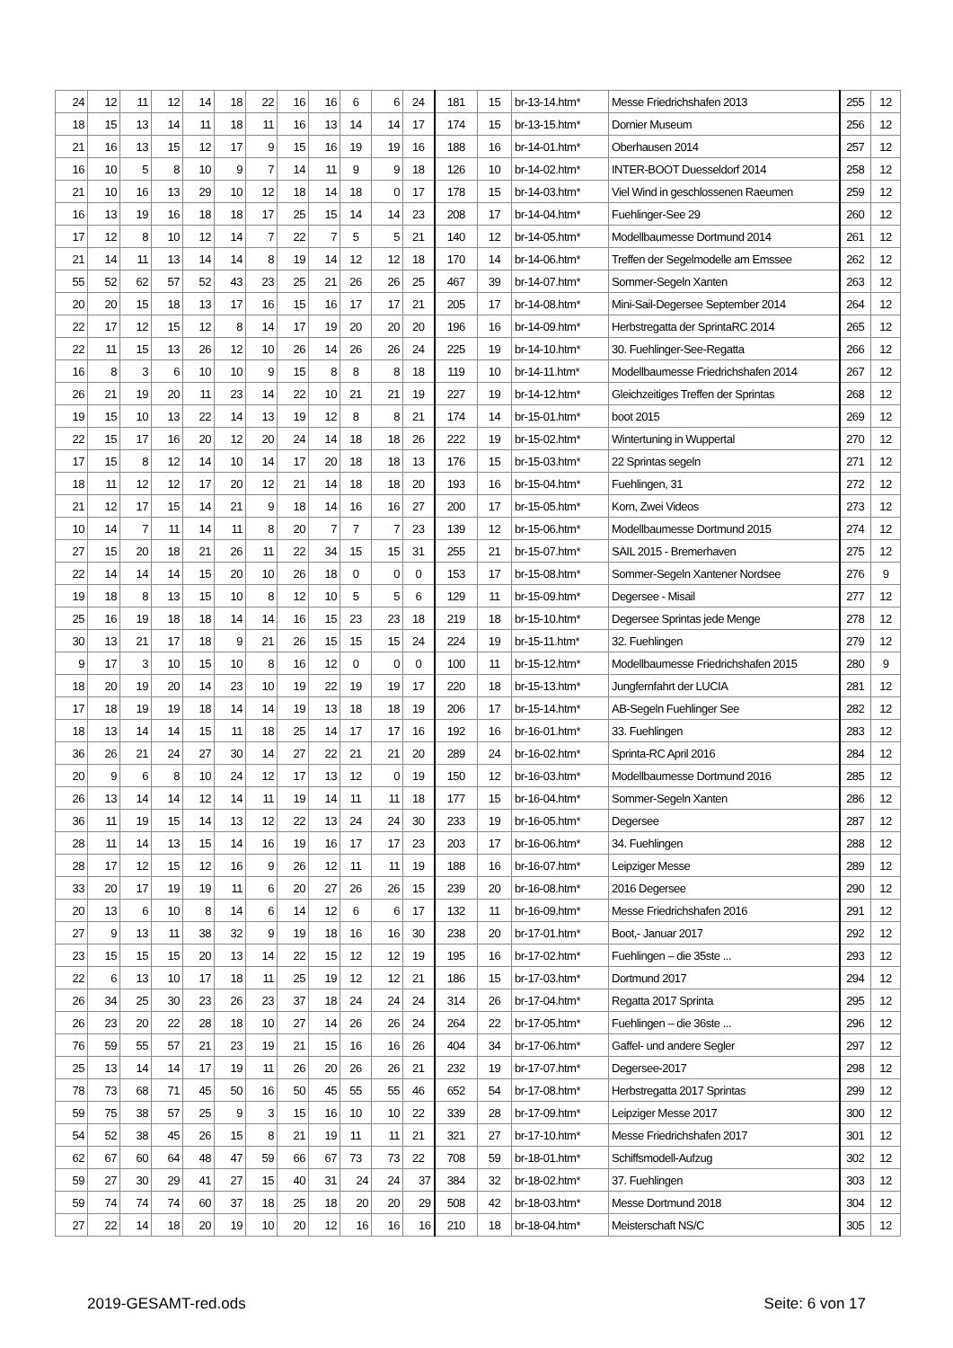| 24 | 12 | 11 | 12 | 14 | 18 | 22 | 16 | 16 | 6 | 6 | 24 | 181 | 15 | br-13-14.htm* | Messe Friedrichshafen 2013 | 255 | 12 |
| 18 | 15 | 13 | 14 | 11 | 18 | 11 | 16 | 13 | 14 | 14 | 17 | 174 | 15 | br-13-15.htm* | Dornier Museum | 256 | 12 |
| 21 | 16 | 13 | 15 | 12 | 17 | 9 | 15 | 16 | 19 | 19 | 16 | 188 | 16 | br-14-01.htm* | Oberhausen 2014 | 257 | 12 |
| 16 | 10 | 5 | 8 | 10 | 9 | 7 | 14 | 11 | 9 | 9 | 18 | 126 | 10 | br-14-02.htm* | INTER-BOOT Duesseldorf 2014 | 258 | 12 |
| 21 | 10 | 16 | 13 | 29 | 10 | 12 | 18 | 14 | 18 | 0 | 17 | 178 | 15 | br-14-03.htm* | Viel Wind in geschlossenen Raeumen | 259 | 12 |
| 16 | 13 | 19 | 16 | 18 | 18 | 17 | 25 | 15 | 14 | 14 | 23 | 208 | 17 | br-14-04.htm* | Fuehlinger-See 29 | 260 | 12 |
| 17 | 12 | 8 | 10 | 12 | 14 | 7 | 22 | 7 | 5 | 5 | 21 | 140 | 12 | br-14-05.htm* | Modellbaumesse Dortmund 2014 | 261 | 12 |
| 21 | 14 | 11 | 13 | 14 | 14 | 8 | 19 | 14 | 12 | 12 | 18 | 170 | 14 | br-14-06.htm* | Treffen der Segelmodelle am Emssee | 262 | 12 |
| 55 | 52 | 62 | 57 | 52 | 43 | 23 | 25 | 21 | 26 | 26 | 25 | 467 | 39 | br-14-07.htm* | Sommer-Segeln Xanten | 263 | 12 |
| 20 | 20 | 15 | 18 | 13 | 17 | 16 | 15 | 16 | 17 | 17 | 21 | 205 | 17 | br-14-08.htm* | Mini-Sail-Degersee September 2014 | 264 | 12 |
| 22 | 17 | 12 | 15 | 12 | 8 | 14 | 17 | 19 | 20 | 20 | 20 | 196 | 16 | br-14-09.htm* | Herbstregatta der SprintaRC 2014 | 265 | 12 |
| 22 | 11 | 15 | 13 | 26 | 12 | 10 | 26 | 14 | 26 | 26 | 24 | 225 | 19 | br-14-10.htm* | 30. Fuehlinger-See-Regatta | 266 | 12 |
| 16 | 8 | 3 | 6 | 10 | 10 | 9 | 15 | 8 | 8 | 8 | 18 | 119 | 10 | br-14-11.htm* | Modellbaumesse Friedrichshafen 2014 | 267 | 12 |
| 26 | 21 | 19 | 20 | 11 | 23 | 14 | 22 | 10 | 21 | 21 | 19 | 227 | 19 | br-14-12.htm* | Gleichzeitiges Treffen der Sprintas | 268 | 12 |
| 19 | 15 | 10 | 13 | 22 | 14 | 13 | 19 | 12 | 8 | 8 | 21 | 174 | 14 | br-15-01.htm* | boot 2015 | 269 | 12 |
| 22 | 15 | 17 | 16 | 20 | 12 | 20 | 24 | 14 | 18 | 18 | 26 | 222 | 19 | br-15-02.htm* | Wintertuning in Wuppertal | 270 | 12 |
| 17 | 15 | 8 | 12 | 14 | 10 | 14 | 17 | 20 | 18 | 18 | 13 | 176 | 15 | br-15-03.htm* | 22 Sprintas segeln | 271 | 12 |
| 18 | 11 | 12 | 12 | 17 | 20 | 12 | 21 | 14 | 18 | 18 | 20 | 193 | 16 | br-15-04.htm* | Fuehlingen, 31 | 272 | 12 |
| 21 | 12 | 17 | 15 | 14 | 21 | 9 | 18 | 14 | 16 | 16 | 27 | 200 | 17 | br-15-05.htm* | Korn, Zwei Videos | 273 | 12 |
| 10 | 14 | 7 | 11 | 14 | 11 | 8 | 20 | 7 | 7 | 7 | 23 | 139 | 12 | br-15-06.htm* | Modellbaumesse Dortmund 2015 | 274 | 12 |
| 27 | 15 | 20 | 18 | 21 | 26 | 11 | 22 | 34 | 15 | 15 | 31 | 255 | 21 | br-15-07.htm* | SAIL 2015 - Bremerhaven | 275 | 12 |
| 22 | 14 | 14 | 14 | 15 | 20 | 10 | 26 | 18 | 0 | 0 | 0 | 153 | 17 | br-15-08.htm* | Sommer-Segeln Xantener Nordsee | 276 | 9 |
| 19 | 18 | 8 | 13 | 15 | 10 | 8 | 12 | 10 | 5 | 5 | 6 | 129 | 11 | br-15-09.htm* | Degersee - Misail | 277 | 12 |
| 25 | 16 | 19 | 18 | 18 | 14 | 14 | 16 | 15 | 23 | 23 | 18 | 219 | 18 | br-15-10.htm* | Degersee Sprintas jede Menge | 278 | 12 |
| 30 | 13 | 21 | 17 | 18 | 9 | 21 | 26 | 15 | 15 | 15 | 24 | 224 | 19 | br-15-11.htm* | 32. Fuehlingen | 279 | 12 |
| 9 | 17 | 3 | 10 | 15 | 10 | 8 | 16 | 12 | 0 | 0 | 0 | 100 | 11 | br-15-12.htm* | Modellbaumesse Friedrichshafen 2015 | 280 | 9 |
| 18 | 20 | 19 | 20 | 14 | 23 | 10 | 19 | 22 | 19 | 19 | 17 | 220 | 18 | br-15-13.htm* | Jungfernfahrt der LUCIA | 281 | 12 |
| 17 | 18 | 19 | 19 | 18 | 14 | 14 | 19 | 13 | 18 | 18 | 19 | 206 | 17 | br-15-14.htm* | AB-Segeln Fuehlinger See | 282 | 12 |
| 18 | 13 | 14 | 14 | 15 | 11 | 18 | 25 | 14 | 17 | 17 | 16 | 192 | 16 | br-16-01.htm* | 33. Fuehlingen | 283 | 12 |
| 36 | 26 | 21 | 24 | 27 | 30 | 14 | 27 | 22 | 21 | 21 | 20 | 289 | 24 | br-16-02.htm* | Sprinta-RC April 2016 | 284 | 12 |
| 20 | 9 | 6 | 8 | 10 | 24 | 12 | 17 | 13 | 12 | 0 | 19 | 150 | 12 | br-16-03.htm* | Modellbaumesse Dortmund 2016 | 285 | 12 |
| 26 | 13 | 14 | 14 | 12 | 14 | 11 | 19 | 14 | 11 | 11 | 18 | 177 | 15 | br-16-04.htm* | Sommer-Segeln Xanten | 286 | 12 |
| 36 | 11 | 19 | 15 | 14 | 13 | 12 | 22 | 13 | 24 | 24 | 30 | 233 | 19 | br-16-05.htm* | Degersee | 287 | 12 |
| 28 | 11 | 14 | 13 | 15 | 14 | 16 | 19 | 16 | 17 | 17 | 23 | 203 | 17 | br-16-06.htm* | 34. Fuehlingen | 288 | 12 |
| 28 | 17 | 12 | 15 | 12 | 16 | 9 | 26 | 12 | 11 | 11 | 19 | 188 | 16 | br-16-07.htm* | Leipziger Messe | 289 | 12 |
| 33 | 20 | 17 | 19 | 19 | 11 | 6 | 20 | 27 | 26 | 26 | 15 | 239 | 20 | br-16-08.htm* | 2016 Degersee | 290 | 12 |
| 20 | 13 | 6 | 10 | 8 | 14 | 6 | 14 | 12 | 6 | 6 | 17 | 132 | 11 | br-16-09.htm* | Messe Friedrichshafen 2016 | 291 | 12 |
| 27 | 9 | 13 | 11 | 38 | 32 | 9 | 19 | 18 | 16 | 16 | 30 | 238 | 20 | br-17-01.htm* | Boot,- Januar 2017 | 292 | 12 |
| 23 | 15 | 15 | 15 | 20 | 13 | 14 | 22 | 15 | 12 | 12 | 19 | 195 | 16 | br-17-02.htm* | Fuehlingen – die 35ste ... | 293 | 12 |
| 22 | 6 | 13 | 10 | 17 | 18 | 11 | 25 | 19 | 12 | 12 | 21 | 186 | 15 | br-17-03.htm* | Dortmund 2017 | 294 | 12 |
| 26 | 34 | 25 | 30 | 23 | 26 | 23 | 37 | 18 | 24 | 24 | 24 | 314 | 26 | br-17-04.htm* | Regatta 2017 Sprinta | 295 | 12 |
| 26 | 23 | 20 | 22 | 28 | 18 | 10 | 27 | 14 | 26 | 26 | 24 | 264 | 22 | br-17-05.htm* | Fuehlingen – die 36ste ... | 296 | 12 |
| 76 | 59 | 55 | 57 | 21 | 23 | 19 | 21 | 15 | 16 | 16 | 26 | 404 | 34 | br-17-06.htm* | Gaffel- und andere Segler | 297 | 12 |
| 25 | 13 | 14 | 14 | 17 | 19 | 11 | 26 | 20 | 26 | 26 | 21 | 232 | 19 | br-17-07.htm* | Degersee-2017 | 298 | 12 |
| 78 | 73 | 68 | 71 | 45 | 50 | 16 | 50 | 45 | 55 | 55 | 46 | 652 | 54 | br-17-08.htm* | Herbstregatta 2017 Sprintas | 299 | 12 |
| 59 | 75 | 38 | 57 | 25 | 9 | 3 | 15 | 16 | 10 | 10 | 22 | 339 | 28 | br-17-09.htm* | Leipziger Messe 2017 | 300 | 12 |
| 54 | 52 | 38 | 45 | 26 | 15 | 8 | 21 | 19 | 11 | 11 | 21 | 321 | 27 | br-17-10.htm* | Messe Friedrichshafen 2017 | 301 | 12 |
| 62 | 67 | 60 | 64 | 48 | 47 | 59 | 66 | 67 | 73 | 73 | 22 | 708 | 59 | br-18-01.htm* | Schiffsmodell-Aufzug | 302 | 12 |
| 59 | 27 | 30 | 29 | 41 | 27 | 15 | 40 | 31 | 24 | 24 | 37 | 384 | 32 | br-18-02.htm* | 37. Fuehlingen | 303 | 12 |
| 59 | 74 | 74 | 74 | 60 | 37 | 18 | 25 | 18 | 20 | 20 | 29 | 508 | 42 | br-18-03.htm* | Messe Dortmund 2018 | 304 | 12 |
| 27 | 22 | 14 | 18 | 20 | 19 | 10 | 20 | 12 | 16 | 16 | 16 | 210 | 18 | br-18-04.htm* | Meisterschaft NS/C | 305 | 12 |
2019-GESAMT-red.ods Seite: 6 von 17